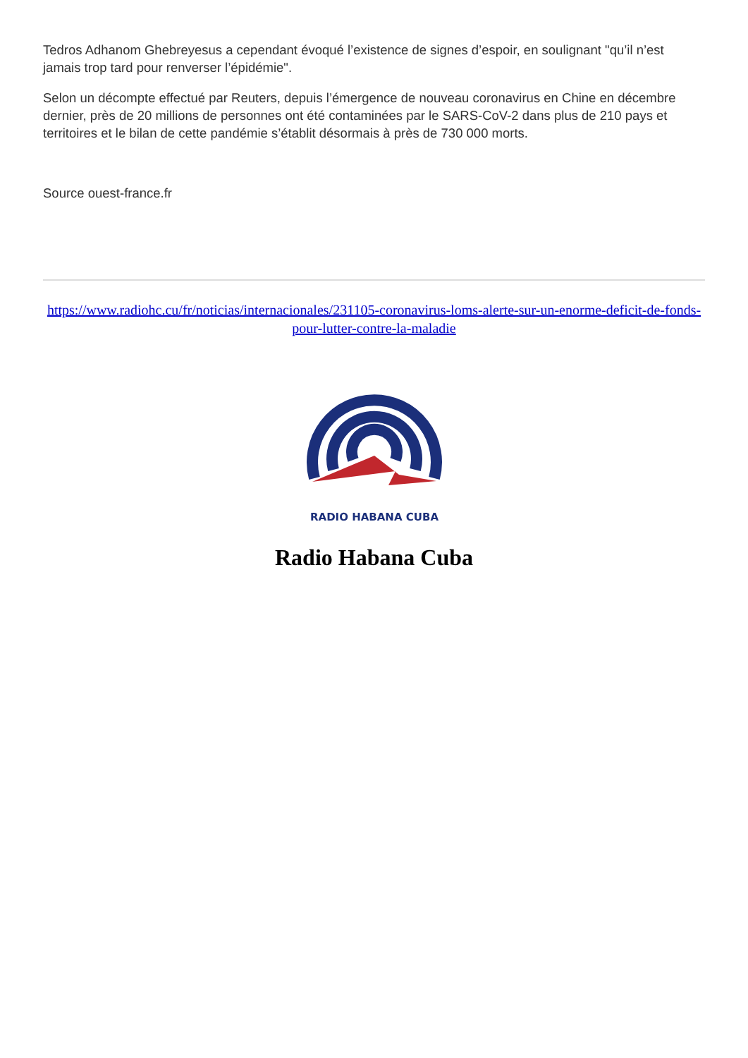Tedros Adhanom Ghebreyesus a cependant évoqué l’existence de signes d’espoir, en soulignant "qu’il n’est jamais trop tard pour renverser l’épidémie".
Selon un décompte effectué par Reuters, depuis l’émergence de nouveau coronavirus en Chine en décembre dernier, près de 20 millions de personnes ont été contaminées par le SARS-CoV-2 dans plus de 210 pays et territoires et le bilan de cette pandémie s’établit désormais à près de 730 000 morts.
Source ouest-france.fr
https://www.radiohc.cu/fr/noticias/internacionales/231105-coronavirus-loms-alerte-sur-un-enorme-deficit-de-fonds-pour-lutter-contre-la-maladie
RADIO HABANA CUBA
Radio Habana Cuba